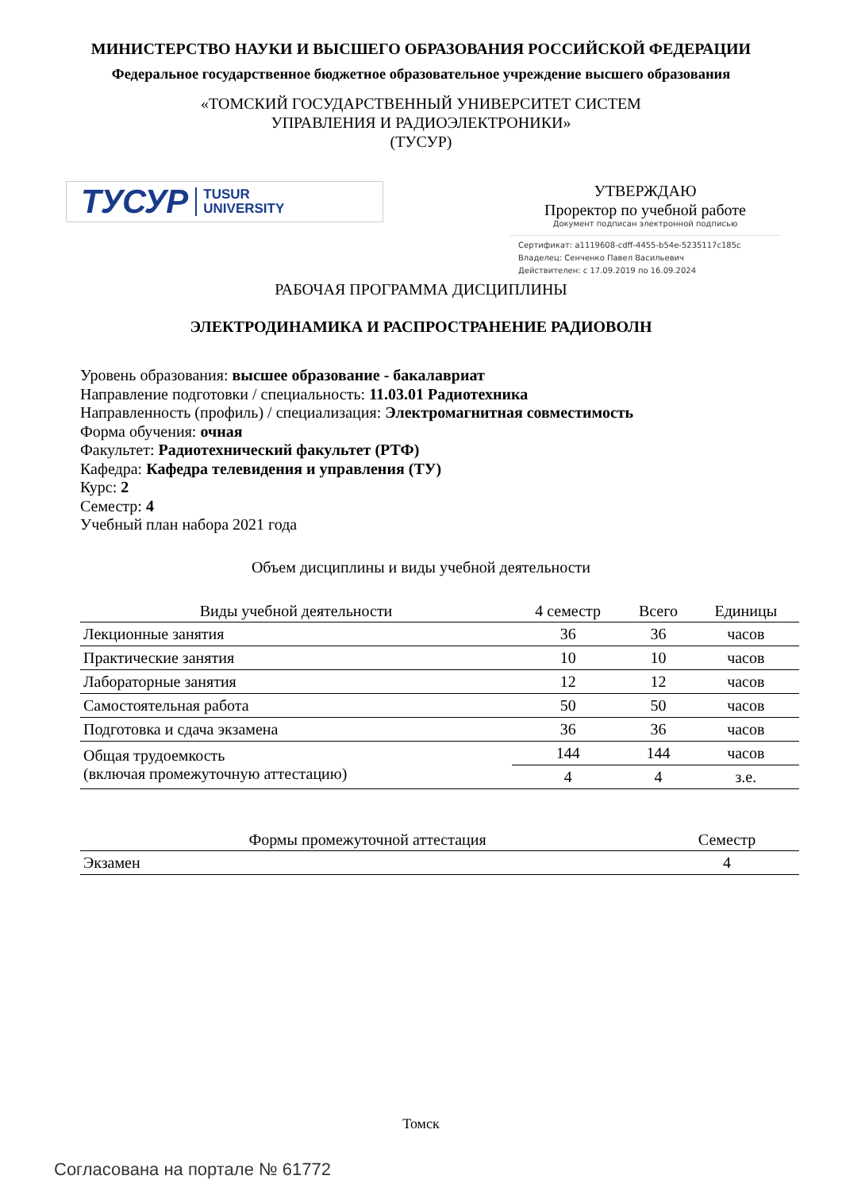МИНИСТЕРСТВО НАУКИ И ВЫСШЕГО ОБРАЗОВАНИЯ РОССИЙСКОЙ ФЕДЕРАЦИИ
Федеральное государственное бюджетное образовательное учреждение высшего образования
«ТОМСКИЙ ГОСУДАРСТВЕННЫЙ УНИВЕРСИТЕТ СИСТЕМ
УПРАВЛЕНИЯ И РАДИОЭЛЕКТРОНИКИ»
(ТУСУР)
ТУСУР TUSUR
UNIVERSITY
УТВЕРЖДАЮ
Проректор по учебной работе
Документ подписан электронной подписью
Сертификат: a1119608-cdff-4455-b54e-5235117c185c
Владелец: Сенченко Павел Васильевич
Действителен: с 17.09.2019 по 16.09.2024
РАБОЧАЯ ПРОГРАММА ДИСЦИПЛИНЫ
ЭЛЕКТРОДИНАМИКА И РАСПРОСТРАНЕНИЕ РАДИОВОЛН
Уровень образования: высшее образование - бакалавриат
Направление подготовки / специальность: 11.03.01 Радиотехника
Направленность (профиль) / специализация: Электромагнитная совместимость
Форма обучения: очная
Факультет: Радиотехнический факультет (РТФ)
Кафедра: Кафедра телевидения и управления (ТУ)
Курс: 2
Семестр: 4
Учебный план набора 2021 года
Объем дисциплины и виды учебной деятельности
| Виды учебной деятельности | 4 семестр | Всего | Единицы |
| --- | --- | --- | --- |
| Лекционные занятия | 36 | 36 | часов |
| Практические занятия | 10 | 10 | часов |
| Лабораторные занятия | 12 | 12 | часов |
| Самостоятельная работа | 50 | 50 | часов |
| Подготовка и сдача экзамена | 36 | 36 | часов |
| Общая трудоемкость (включая промежуточную аттестацию) | 144 | 144 | часов |
| | 4 | 4 | з.е. |
| Формы промежуточной аттестация | Семестр |
| --- | --- |
| Экзамен | 4 |
Томск
Согласована на портале № 61772